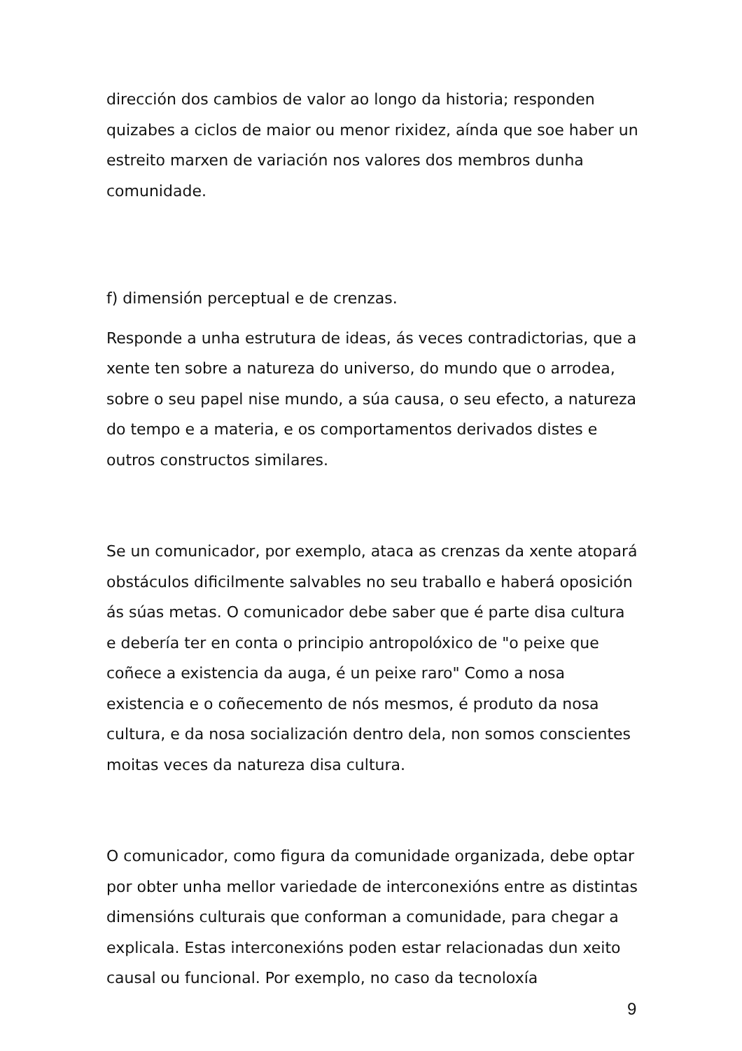dirección dos cambios de valor ao longo da historia; responden quizabes a ciclos de maior ou menor rixidez, aínda que soe haber un estreito marxen de variación nos valores dos membros dunha comunidade.
f) dimensión perceptual e de crenzas.
Responde a unha estrutura de ideas, ás veces contradictorias, que a xente ten sobre a natureza do universo, do mundo que o arrodea, sobre o seu papel nise mundo, a súa causa, o seu efecto, a natureza do tempo e a materia, e os comportamentos derivados distes e outros constructos similares.
Se un comunicador, por exemplo, ataca as crenzas da xente atopará obstáculos dificilmente salvables no seu traballo e haberá oposición ás súas metas. O comunicador debe saber que é parte disa cultura e debería ter en conta o principio antropolóxico de "o peixe que coñece a existencia da auga, é un peixe raro" Como a nosa existencia e o coñecemento de nós mesmos, é produto da nosa cultura, e da nosa socialización dentro dela, non somos conscientes moitas veces da natureza disa cultura.
O comunicador, como figura da comunidade organizada, debe optar por obter unha mellor variedade de interconexións entre as distintas dimensións culturais que conforman a comunidade, para chegar a explicala. Estas interconexións poden estar relacionadas dun xeito causal ou funcional. Por exemplo, no caso da tecnoloxía
9